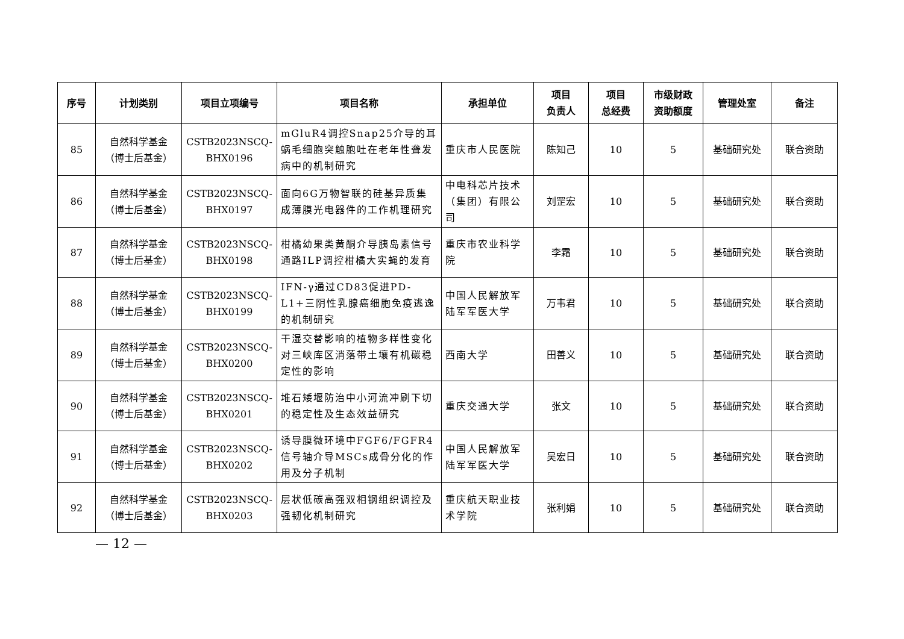| 序号 | 计划类别 | 项目立项编号 | 项目名称 | 承担单位 | 项目 负责人 | 项目 总经费 | 市级财政 资助额度 | 管理处室 | 备注 |
| --- | --- | --- | --- | --- | --- | --- | --- | --- | --- |
| 85 | 自然科学基金 （博士后基金） | CSTB2023NSCQ- BHX0196 | mGluR4调控Snap25介导的耳蜗毛细胞突触胞吐在老年性聋发病中的机制研究 | 重庆市人民医院 | 陈知己 | 10 | 5 | 基础研究处 | 联合资助 |
| 86 | 自然科学基金 （博士后基金） | CSTB2023NSCQ- BHX0197 | 面向6G万物智联的硅基异质集成薄膜光电器件的工作机理研究 | 中电科芯片技术（集团）有限公司 | 刘罡宏 | 10 | 5 | 基础研究处 | 联合资助 |
| 87 | 自然科学基金 （博士后基金） | CSTB2023NSCQ- BHX0198 | 柑橘幼果类黄酮介导胰岛素信号通路ILP调控柑橘大实蝇的发育 | 重庆市农业科学院 | 李霜 | 10 | 5 | 基础研究处 | 联合资助 |
| 88 | 自然科学基金 （博士后基金） | CSTB2023NSCQ- BHX0199 | IFN-γ通过CD83促进PD-L1+三阴性乳腺癌细胞免疫逃逸的机制研究 | 中国人民解放军陆军军医大学 | 万韦君 | 10 | 5 | 基础研究处 | 联合资助 |
| 89 | 自然科学基金 （博士后基金） | CSTB2023NSCQ- BHX0200 | 干湿交替影响的植物多样性变化对三峡库区消落带土壤有机碳稳定性的影响 | 西南大学 | 田善义 | 10 | 5 | 基础研究处 | 联合资助 |
| 90 | 自然科学基金 （博士后基金） | CSTB2023NSCQ- BHX0201 | 堆石矮堰防治中小河流冲刷下切的稳定性及生态效益研究 | 重庆交通大学 | 张文 | 10 | 5 | 基础研究处 | 联合资助 |
| 91 | 自然科学基金 （博士后基金） | CSTB2023NSCQ- BHX0202 | 诱导膜微环境中FGF6/FGFR4信号轴介导MSCs成骨分化的作用及分子机制 | 中国人民解放军陆军军医大学 | 吴宏日 | 10 | 5 | 基础研究处 | 联合资助 |
| 92 | 自然科学基金 （博士后基金） | CSTB2023NSCQ- BHX0203 | 层状低碳高强双相钢组织调控及强韧化机制研究 | 重庆航天职业技术学院 | 张利娟 | 10 | 5 | 基础研究处 | 联合资助 |
— 12 —